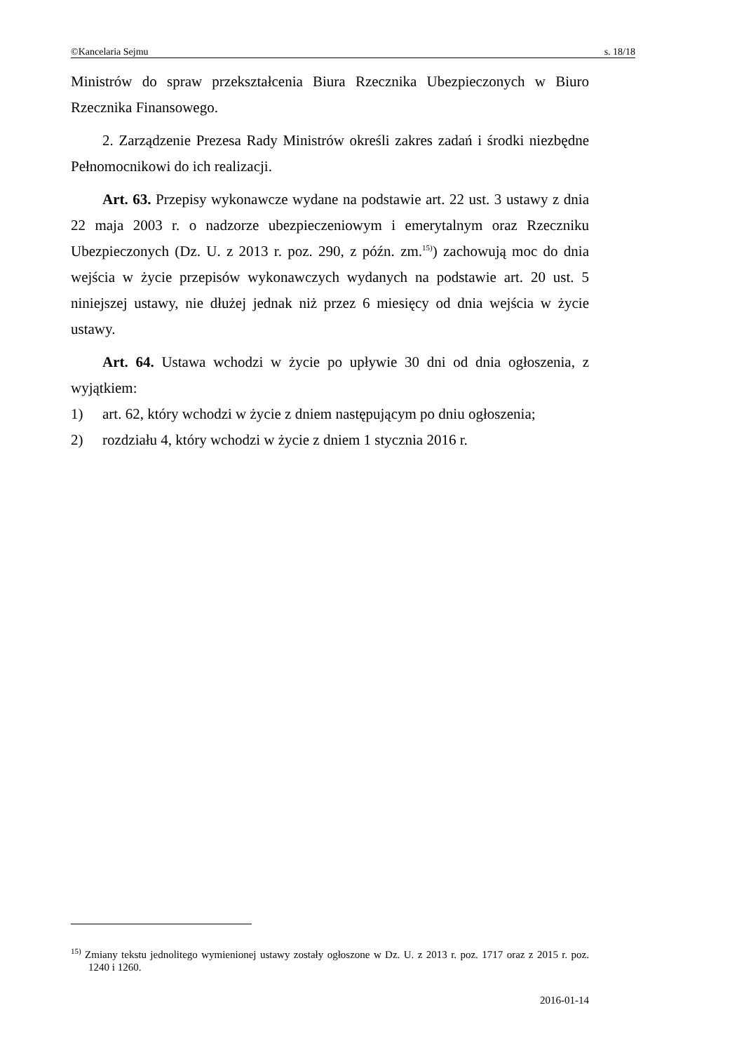©Kancelaria Sejmu s. 18/18
Ministrów do spraw przekształcenia Biura Rzecznika Ubezpieczonych w Biuro Rzecznika Finansowego.
2. Zarządzenie Prezesa Rady Ministrów określi zakres zadań i środki niezbędne Pełnomocnikowi do ich realizacji.
Art. 63. Przepisy wykonawcze wydane na podstawie art. 22 ust. 3 ustawy z dnia 22 maja 2003 r. o nadzorze ubezpieczeniowym i emerytalnym oraz Rzeczniku Ubezpieczonych (Dz. U. z 2013 r. poz. 290, z późn. zm.<sup>15)</sup>) zachowują moc do dnia wejścia w życie przepisów wykonawczych wydanych na podstawie art. 20 ust. 5 niniejszej ustawy, nie dłużej jednak niż przez 6 miesięcy od dnia wejścia w życie ustawy.
Art. 64. Ustawa wchodzi w życie po upływie 30 dni od dnia ogłoszenia, z wyjątkiem:
1) art. 62, który wchodzi w życie z dniem następującym po dniu ogłoszenia;
2) rozdziału 4, który wchodzi w życie z dniem 1 stycznia 2016 r.
<sup>15)</sup> Zmiany tekstu jednolitego wymienionej ustawy zostały ogłoszone w Dz. U. z 2013 r. poz. 1717 oraz z 2015 r. poz. 1240 i 1260.
2016-01-14